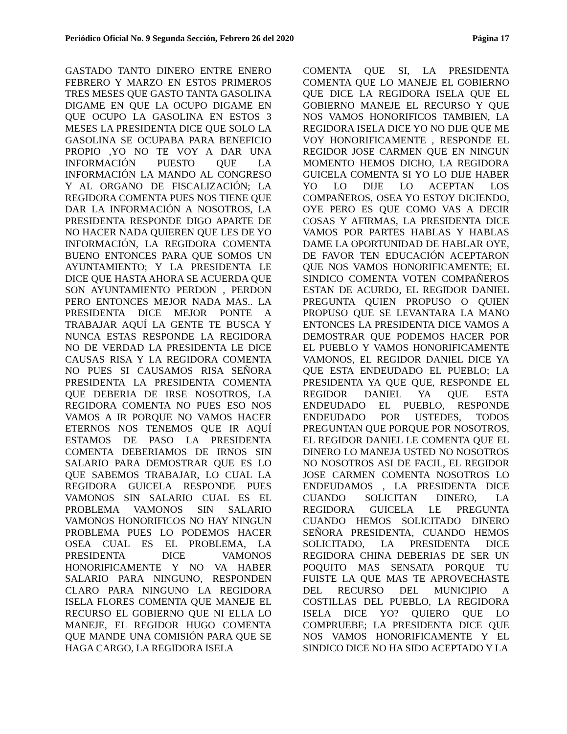Periódico Oficial No. 9 Segunda Sección, Febrero 26 del 2020 Página 17
GASTADO TANTO DINERO ENTRE ENERO FEBRERO Y MARZO EN ESTOS PRIMEROS TRES MESES QUE GASTO TANTA GASOLINA DIGAME EN QUE LA OCUPO DIGAME EN QUE OCUPO LA GASOLINA EN ESTOS 3 MESES LA PRESIDENTA DICE QUE SOLO LA GASOLINA SE OCUPABA PARA BENEFICIO PROPIO ,YO NO TE VOY A DAR UNA INFORMACIÓN PUESTO QUE LA INFORMACIÓN LA MANDO AL CONGRESO Y AL ORGANO DE FISCALIZACIÓN; LA REGIDORA COMENTA PUES NOS TIENE QUE DAR LA INFORMACIÓN A NOSOTROS, LA PRESIDENTA RESPONDE DIGO APARTE DE NO HACER NADA QUIEREN QUE LES DE YO INFORMACIÓN, LA REGIDORA COMENTA BUENO ENTONCES PARA QUE SOMOS UN AYUNTAMIENTO; Y LA PRESIDENTA LE DICE QUE HASTA AHORA SE ACUERDA QUE SON AYUNTAMIENTO PERDON , PERDON PERO ENTONCES MEJOR NADA MAS.. LA PRESIDENTA DICE MEJOR PONTE A TRABAJAR AQUÍ LA GENTE TE BUSCA Y NUNCA ESTAS RESPONDE LA REGIDORA NO DE VERDAD LA PRESIDENTA LE DICE CAUSAS RISA Y LA REGIDORA COMENTA NO PUES SI CAUSAMOS RISA SEÑORA PRESIDENTA LA PRESIDENTA COMENTA QUE DEBERIA DE IRSE NOSOTROS, LA REGIDORA COMENTA NO PUES ESO NOS VAMOS A IR PORQUE NO VAMOS HACER ETERNOS NOS TENEMOS QUE IR AQUÍ ESTAMOS DE PASO LA PRESIDENTA COMENTA DEBERIAMOS DE IRNOS SIN SALARIO PARA DEMOSTRAR QUE ES LO QUE SABEMOS TRABAJAR, LO CUAL LA REGIDORA GUICELA RESPONDE PUES VAMONOS SIN SALARIO CUAL ES EL PROBLEMA VAMONOS SIN SALARIO VAMONOS HONORIFICOS NO HAY NINGUN PROBLEMA PUES LO PODEMOS HACER OSEA CUAL ES EL PROBLEMA, LA PRESIDENTA DICE VAMONOS HONORIFICAMENTE Y NO VA HABER SALARIO PARA NINGUNO, RESPONDEN CLARO PARA NINGUNO LA REGIDORA ISELA FLORES COMENTA QUE MANEJE EL RECURSO EL GOBIERNO QUE NI ELLA LO MANEJE, EL REGIDOR HUGO COMENTA QUE MANDE UNA COMISIÓN PARA QUE SE HAGA CARGO, LA REGIDORA ISELA
COMENTA QUE SI, LA PRESIDENTA COMENTA QUE LO MANEJE EL GOBIERNO QUE DICE LA REGIDORA ISELA QUE EL GOBIERNO MANEJE EL RECURSO Y QUE NOS VAMOS HONORIFICOS TAMBIEN, LA REGIDORA ISELA DICE YO NO DIJE QUE ME VOY HONORIFICAMENTE , RESPONDE EL REGIDOR JOSE CARMEN QUE EN NINGUN MOMENTO HEMOS DICHO, LA REGIDORA GUICELA COMENTA SI YO LO DIJE HABER YO LO DIJE LO ACEPTAN LOS COMPAÑEROS, OSEA YO ESTOY DICIENDO, OYE PERO ES QUE COMO VAS A DECIR COSAS Y AFIRMAS, LA PRESIDENTA DICE VAMOS POR PARTES HABLAS Y HABLAS DAME LA OPORTUNIDAD DE HABLAR OYE, DE FAVOR TEN EDUCACIÓN ACEPTARON QUE NOS VAMOS HONORIFICAMENTE; EL SINDICO COMENTA VOTEN COMPAÑEROS ESTAN DE ACURDO, EL REGIDOR DANIEL PREGUNTA QUIEN PROPUSO O QUIEN PROPUSO QUE SE LEVANTARA LA MANO ENTONCES LA PRESIDENTA DICE VAMOS A DEMOSTRAR QUE PODEMOS HACER POR EL PUEBLO Y VAMOS HONORIFICAMENTE VAMONOS, EL REGIDOR DANIEL DICE YA QUE ESTA ENDEUDADO EL PUEBLO; LA PRESIDENTA YA QUE QUE, RESPONDE EL REGIDOR DANIEL YA QUE ESTA ENDEUDADO EL PUEBLO, RESPONDE ENDEUDADO POR USTEDES, TODOS PREGUNTAN QUE PORQUE POR NOSOTROS, EL REGIDOR DANIEL LE COMENTA QUE EL DINERO LO MANEJA USTED NO NOSOTROS NO NOSOTROS ASI DE FACIL, EL REGIDOR JOSE CARMEN COMENTA NOSOTROS LO ENDEUDAMOS , LA PRESIDENTA DICE CUANDO SOLICITAN DINERO, LA REGIDORA GUICELA LE PREGUNTA CUANDO HEMOS SOLICITADO DINERO SEÑORA PRESIDENTA, CUANDO HEMOS SOLICITADO, LA PRESIDENTA DICE REGIDORA CHINA DEBERIAS DE SER UN POQUITO MAS SENSATA PORQUE TU FUISTE LA QUE MAS TE APROVECHASTE DEL RECURSO DEL MUNICIPIO A COSTILLAS DEL PUEBLO, LA REGIDORA ISELA DICE YO? QUIERO QUE LO COMPRUEBE; LA PRESIDENTA DICE QUE NOS VAMOS HONORIFICAMENTE Y EL SINDICO DICE NO HA SIDO ACEPTADO Y LA